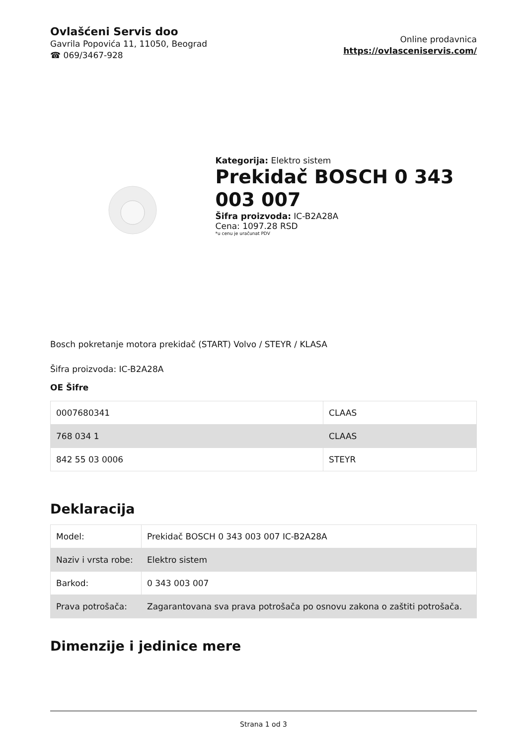Ovlašćeni Servis doo
Gavrila Popovića 11, 11050, Beograd
☎ 069/3467-928
Online prodavnica
https://ovlasceniservis.com/
Kategorija: Elektro sistem
Prekidač BOSCH 0 343 003 007
Šifra proizvoda: IC-B2A28A
Cena: 1097.28 RSD
*u cenu je uračunat PDV
Bosch pokretanje motora prekidač (START) Volvo / STEYR / KLASA
Šifra proizvoda: IC-B2A28A
OE Šifre
| 0007680341 | CLAAS |
| 768 034 1 | CLAAS |
| 842 55 03 0006 | STEYR |
Deklaracija
| Model: | Prekidač BOSCH 0 343 003 007 IC-B2A28A |
| Naziv i vrsta robe: | Elektro sistem |
| Barkod: | 0 343 003 007 |
| Prava potrošača: | Zagarantovana sva prava potrošača po osnovu zakona o zaštiti potrošača. |
Dimenzije i jedinice mere
Strana 1 od 3